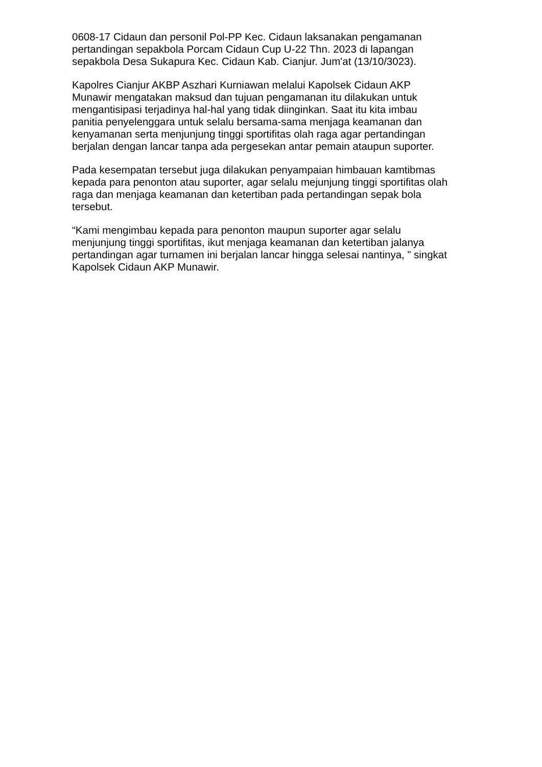0608-17 Cidaun dan personil Pol-PP Kec. Cidaun laksanakan pengamanan pertandingan sepakbola Porcam Cidaun Cup U-22 Thn. 2023 di lapangan sepakbola Desa Sukapura Kec. Cidaun Kab. Cianjur. Jum'at (13/10/3023).
Kapolres Cianjur AKBP Aszhari Kurniawan melalui Kapolsek Cidaun AKP Munawir mengatakan maksud dan tujuan pengamanan itu dilakukan untuk mengantisipasi terjadinya hal-hal yang tidak diinginkan. Saat itu kita imbau panitia penyelenggara untuk selalu bersama-sama menjaga keamanan dan kenyamanan serta menjunjung tinggi sportifitas olah raga agar pertandingan berjalan dengan lancar tanpa ada pergesekan antar pemain ataupun suporter.
Pada kesempatan tersebut juga dilakukan penyampaian himbauan kamtibmas kepada para penonton atau suporter, agar selalu mejunjung tinggi sportifitas olah raga dan menjaga keamanan dan ketertiban pada pertandingan sepak bola tersebut.
“Kami mengimbau kepada para penonton maupun suporter agar selalu menjunjung tinggi sportifitas, ikut menjaga keamanan dan ketertiban jalanya pertandingan agar turnamen ini berjalan lancar hingga selesai nantinya, ” singkat Kapolsek Cidaun AKP Munawir.